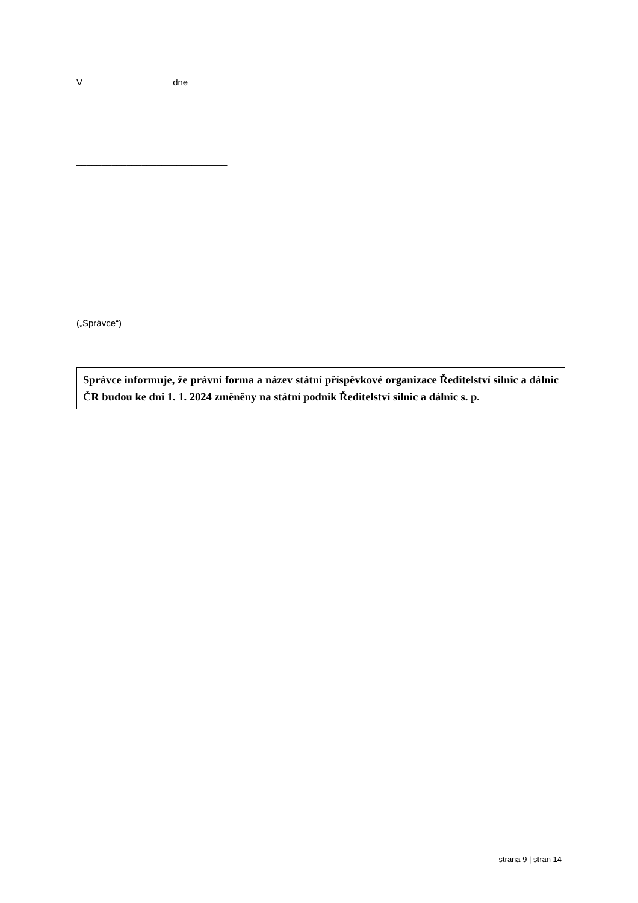V _________________ dne ________
______________________________
(„Správce“)
Správce informuje, že právní forma a název státní příspěvkové organizace Ředitelství silnic a dálnic ČR budou ke dni 1. 1. 2024 změněny na státní podnik Ředitelství silnic a dálnic s. p.
strana 9 | stran 14